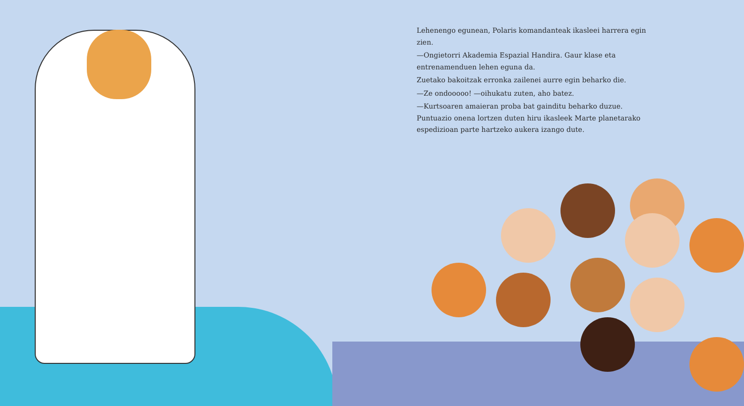Lehenengo egunean, Polaris komandanteak ikasleei harrera egin zien.
—Ongietorri Akademia Espazial Handira. Gaur klase eta entrenamenduen lehen eguna da.
Zuetako bakoitzak erronka zailenei aurre egin beharko die.
—Ze ondooooo! —oihukatu zuten, aho batez.
—Kurtsoaren amaieran proba bat gainditu beharko duzue. Puntuazio onena lortzen duten hiru ikasleek Marte planetarako espedizioan parte hartzeko aukera izango dute.